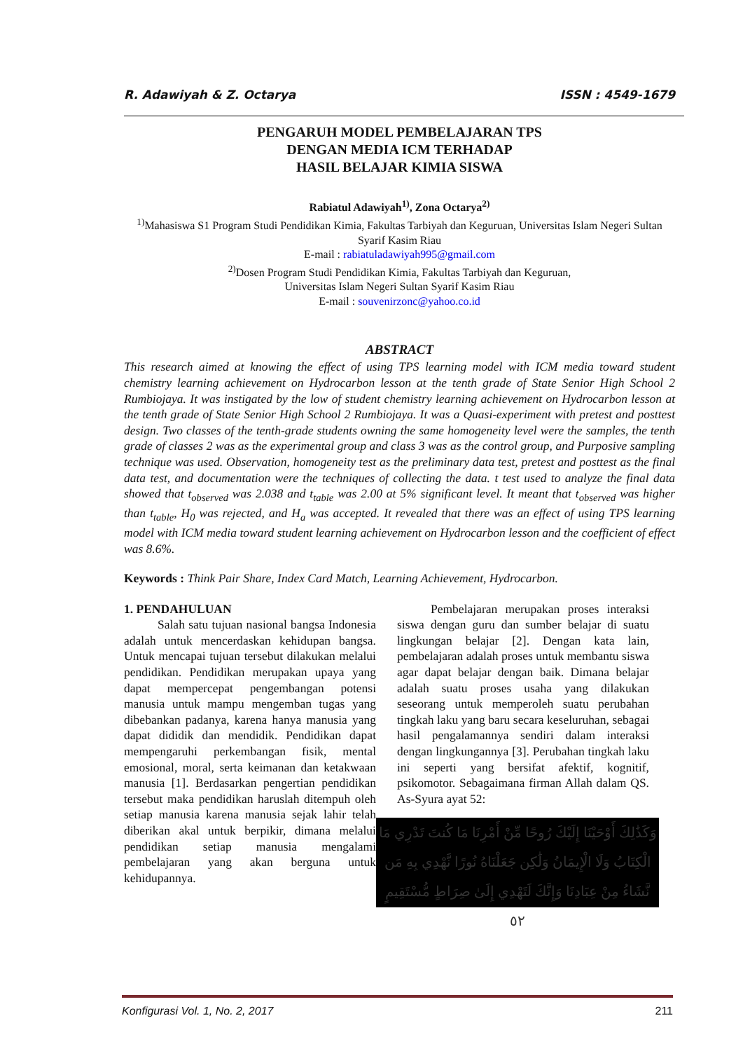R. Adawiyah & Z. Octarya ISSN : 4549-1679
PENGARUH MODEL PEMBELAJARAN TPS
DENGAN MEDIA ICM TERHADAP
HASIL BELAJAR KIMIA SISWA
Rabiatul Adawiyah<sup>1)</sup>, Zona Octarya<sup>2)</sup>
<sup>1)</sup> Mahasiswa S1 Program Studi Pendidikan Kimia, Fakultas Tarbiyah dan Keguruan, Universitas Islam Negeri Sultan Syarif Kasim Riau
E-mail : rabiatuladawiyah995@gmail.com
<sup>2)</sup> Dosen Program Studi Pendidikan Kimia, Fakultas Tarbiyah dan Keguruan,
Universitas Islam Negeri Sultan Syarif Kasim Riau
E-mail : souvenirzonc@yahoo.co.id
ABSTRACT
This research aimed at knowing the effect of using TPS learning model with ICM media toward student chemistry learning achievement on Hydrocarbon lesson at the tenth grade of State Senior High School 2 Rumbiojaya. It was instigated by the low of student chemistry learning achievement on Hydrocarbon lesson at the tenth grade of State Senior High School 2 Rumbiojaya. It was a Quasi-experiment with pretest and posttest design. Two classes of the tenth-grade students owning the same homogeneity level were the samples, the tenth grade of classes 2 was as the experimental group and class 3 was as the control group, and Purposive sampling technique was used. Observation, homogeneity test as the preliminary data test, pretest and posttest as the final data test, and documentation were the techniques of collecting the data. t test used to analyze the final data showed that t<sub>observed</sub> was 2.038 and t<sub>table</sub> was 2.00 at 5% significant level. It meant that t<sub>observed</sub> was higher than t<sub>table</sub>, H<sub>0</sub> was rejected, and H<sub>a</sub> was accepted. It revealed that there was an effect of using TPS learning model with ICM media toward student learning achievement on Hydrocarbon lesson and the coefficient of effect was 8.6%.
Keywords : Think Pair Share, Index Card Match, Learning Achievement, Hydrocarbon.
1. PENDAHULUAN
Salah satu tujuan nasional bangsa Indonesia adalah untuk mencerdaskan kehidupan bangsa. Untuk mencapai tujuan tersebut dilakukan melalui pendidikan. Pendidikan merupakan upaya yang dapat mempercepat pengembangan potensi manusia untuk mampu mengemban tugas yang dibebankan padanya, karena hanya manusia yang dapat dididik dan mendidik. Pendidikan dapat mempengaruhi perkembangan fisik, mental emosional, moral, serta keimanan dan ketakwaan manusia [1]. Berdasarkan pengertian pendidikan tersebut maka pendidikan haruslah ditempuh oleh setiap manusia karena manusia sejak lahir telah diberikan akal untuk berpikir, dimana melalui pendidikan setiap manusia mengalami pembelajaran yang akan berguna untuk kehidupannya.
Pembelajaran merupakan proses interaksi siswa dengan guru dan sumber belajar di suatu lingkungan belajar [2]. Dengan kata lain, pembelajaran adalah proses untuk membantu siswa agar dapat belajar dengan baik. Dimana belajar adalah suatu proses usaha yang dilakukan seseorang untuk memperoleh suatu perubahan tingkah laku yang baru secara keseluruhan, sebagai hasil pengalamannya sendiri dalam interaksi dengan lingkungannya [3]. Perubahan tingkah laku ini seperti yang bersifat afektif, kognitif, psikomotor. Sebagaimana firman Allah dalam QS. As-Syura ayat 52:
وَكَذَٰلِكَ أَوْحَيْنَا إِلَيْكَ رُوحًا مِّنْ أَمْرِنَا مَا كُنتَ تَدْرِي مَا الْكِتَابُ وَلَا الْإِيمَانُ وَلَٰكِن جَعَلْنَاهُ نُورًا نَّهْدِي بِهِ مَن نَّشَاءُ مِنْ عِبَادِنَا وَإِنَّكَ لَتَهْدِي إِلَىٰ صِرَاطٍ مُّسْتَقِيمٍ ٥٢
Konfigurasi Vol. 1, No. 2, 2017 211